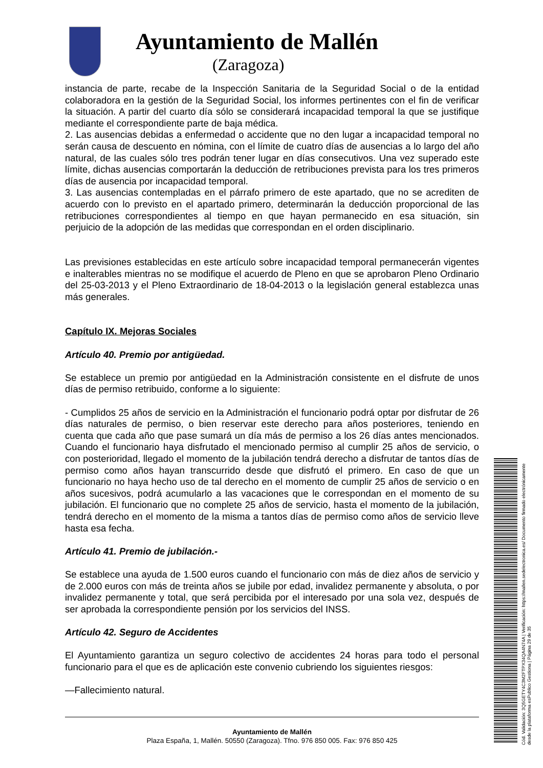Ayuntamiento de Mallén
(Zaragoza)
instancia de parte, recabe de la Inspección Sanitaria de la Seguridad Social o de la entidad colaboradora en la gestión de la Seguridad Social, los informes pertinentes con el fin de verificar la situación. A partir del cuarto día sólo se considerará incapacidad temporal la que se justifique mediante el correspondiente parte de baja médica.
2. Las ausencias debidas a enfermedad o accidente que no den lugar a incapacidad temporal no serán causa de descuento en nómina, con el límite de cuatro días de ausencias a lo largo del año natural, de las cuales sólo tres podrán tener lugar en días consecutivos. Una vez superado este límite, dichas ausencias comportarán la deducción de retribuciones prevista para los tres primeros días de ausencia por incapacidad temporal.
3. Las ausencias contempladas en el párrafo primero de este apartado, que no se acrediten de acuerdo con lo previsto en el apartado primero, determinarán la deducción proporcional de las retribuciones correspondientes al tiempo en que hayan permanecido en esa situación, sin perjuicio de la adopción de las medidas que correspondan en el orden disciplinario.
Las previsiones establecidas en este artículo sobre incapacidad temporal permanecerán vigentes e inalterables mientras no se modifique el acuerdo de Pleno en que se aprobaron Pleno Ordinario del 25-03-2013 y el Pleno Extraordinario de 18-04-2013 o la legislación general establezca unas más generales.
Capítulo IX. Mejoras Sociales
Artículo 40. Premio por antigüedad.
Se establece un premio por antigüedad en la Administración consistente en el disfrute de unos días de permiso retribuido, conforme a lo siguiente:
- Cumplidos 25 años de servicio en la Administración el funcionario podrá optar por disfrutar de 26 días naturales de permiso, o bien reservar este derecho para años posteriores, teniendo en cuenta que cada año que pase sumará un día más de permiso a los 26 días antes mencionados. Cuando el funcionario haya disfrutado el mencionado permiso al cumplir 25 años de servicio, o con posterioridad, llegado el momento de la jubilación tendrá derecho a disfrutar de tantos días de permiso como años hayan transcurrido desde que disfrutó el primero. En caso de que un funcionario no haya hecho uso de tal derecho en el momento de cumplir 25 años de servicio o en años sucesivos, podrá acumularlo a las vacaciones que le correspondan en el momento de su jubilación. El funcionario que no complete 25 años de servicio, hasta el momento de la jubilación, tendrá derecho en el momento de la misma a tantos días de permiso como años de servicio lleve hasta esa fecha.
Artículo 41. Premio de jubilación.-
Se establece una ayuda de 1.500 euros cuando el funcionario con más de diez años de servicio y de 2.000 euros con más de treinta años se jubile por edad, invalidez permanente y absoluta, o por invalidez permanente y total, que será percibida por el interesado por una sola vez, después de ser aprobada la correspondiente pensión por los servicios del INSS.
Artículo 42. Seguro de Accidentes
El Ayuntamiento garantiza un seguro colectivo de accidentes 24 horas para todo el personal funcionario para el que es de aplicación este convenio cubriendo los siguientes riesgos:
—Fallecimiento natural.
Ayuntamiento de Mallén
Plaza España, 1, Mallén. 50550 (Zaragoza). Tfno. 976 850 005. Fax: 976 850 425
Cód. Validación: 3Q5GETY4C3M2FTPX34QA4N74A | Verificación: https://mallen.sedelectronica.es/ Documento firmado electrónicamente desde la plataforma esPublico Gestiona | Página 29 de 35